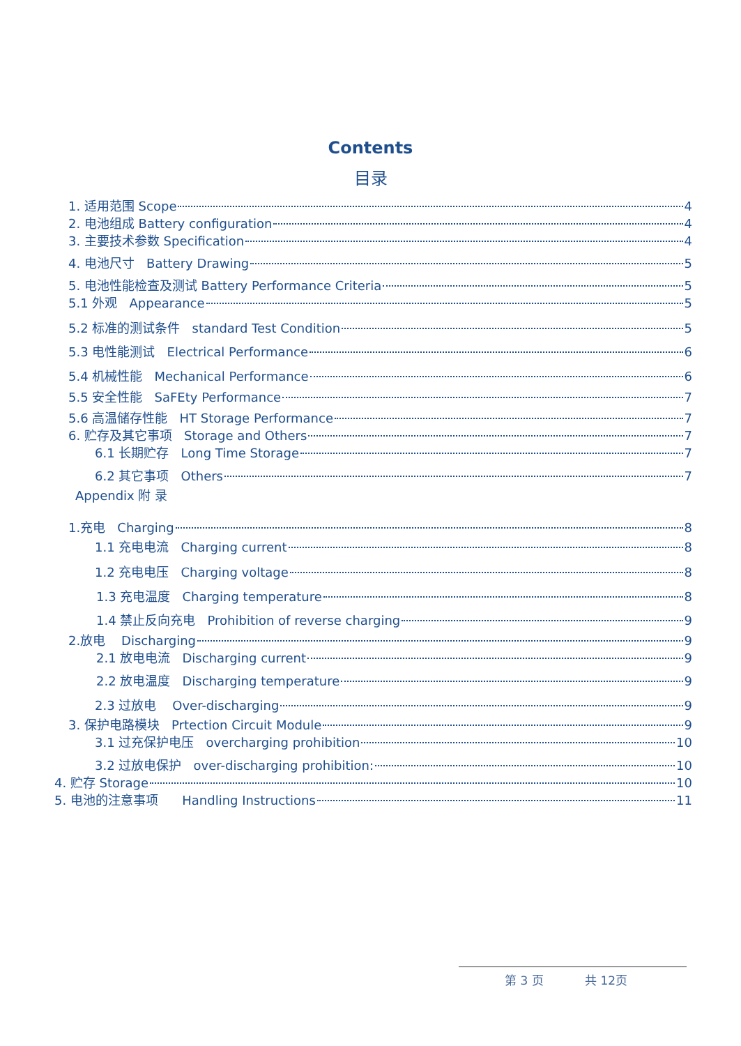Contents
目录
1. 适用范围 Scope 4
2. 电池组成 Battery configuration 4
3. 主要技术参数 Specification 4
4. 电池尺寸 Battery Drawing 5
5. 电池性能检查及测试 Battery Performance Criteria 5
5.1 外观 Appearance 5
5.2 标准的测试条件 standard Test Condition 5
5.3 电性能测试 Electrical Performance 6
5.4 机械性能 Mechanical Performance 6
5.5 安全性能 SaFEty Performance 7
5.6 高温储存性能 HT Storage Performance 7
6. 贮存及其它事项 Storage and Others 7
6.1 长期贮存 Long Time Storage 7
6.2 其它事项 Others 7
Appendix 附 录
1.充电 Charging 8
1.1 充电电流 Charging current 8
1.2 充电电压 Charging voltage 8
1.3 充电温度 Charging temperature 8
1.4 禁止反向充电 Prohibition of reverse charging 9
2.放电 Discharging 9
2.1 放电电流 Discharging current 9
2.2 放电温度 Discharging temperature 9
2.3 过放电 Over-discharging 9
3. 保护电路模块 Prtection Circuit Module 9
3.1 过充保护电压 overcharging prohibition 10
3.2 过放电保护 over-discharging prohibition: 10
4. 贮存 Storage 10
5. 电池的注意事项 Handling Instructions 11
第 3 页 共 12页